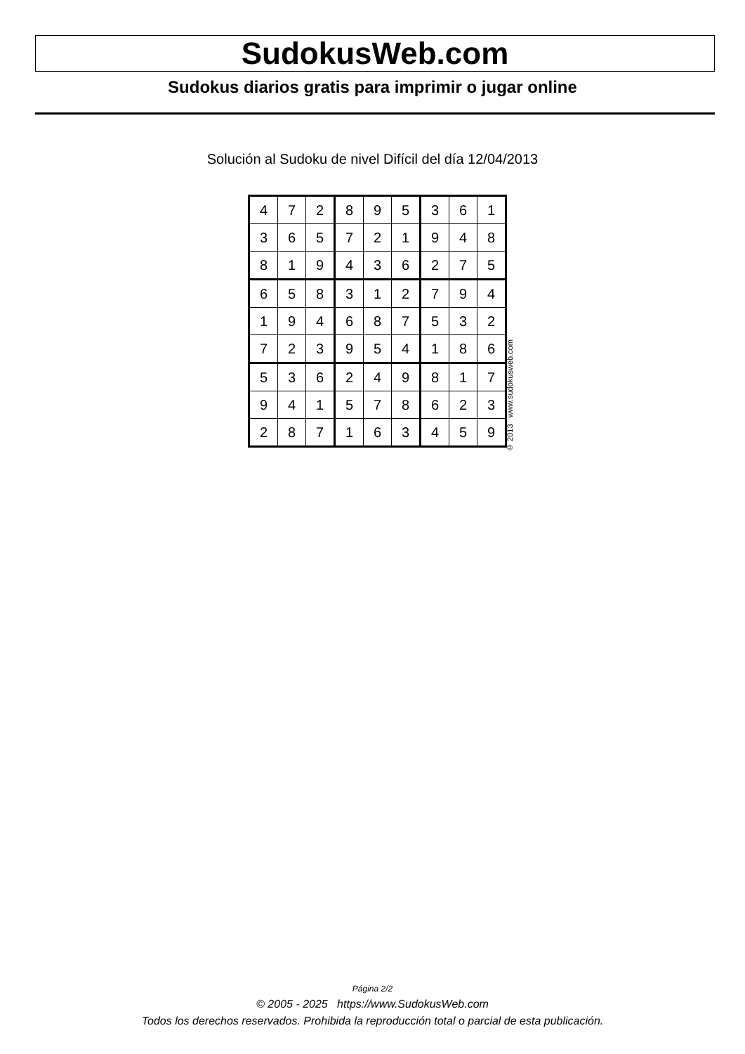SudokusWeb.com
Sudokus diarios gratis para imprimir o jugar online
Solución al Sudoku de nivel Difícil del día 12/04/2013
| 4 | 7 | 2 | 8 | 9 | 5 | 3 | 6 | 1 |
| 3 | 6 | 5 | 7 | 2 | 1 | 9 | 4 | 8 |
| 8 | 1 | 9 | 4 | 3 | 6 | 2 | 7 | 5 |
| 6 | 5 | 8 | 3 | 1 | 2 | 7 | 9 | 4 |
| 1 | 9 | 4 | 6 | 8 | 7 | 5 | 3 | 2 |
| 7 | 2 | 3 | 9 | 5 | 4 | 1 | 8 | 6 |
| 5 | 3 | 6 | 2 | 4 | 9 | 8 | 1 | 7 |
| 9 | 4 | 1 | 5 | 7 | 8 | 6 | 2 | 3 |
| 2 | 8 | 7 | 1 | 6 | 3 | 4 | 5 | 9 |
© 2013 www.sudokusweb.com
Página 2/2
© 2005 - 2025 https://www.SudokusWeb.com
Todos los derechos reservados. Prohibida la reproducción total o parcial de esta publicación.